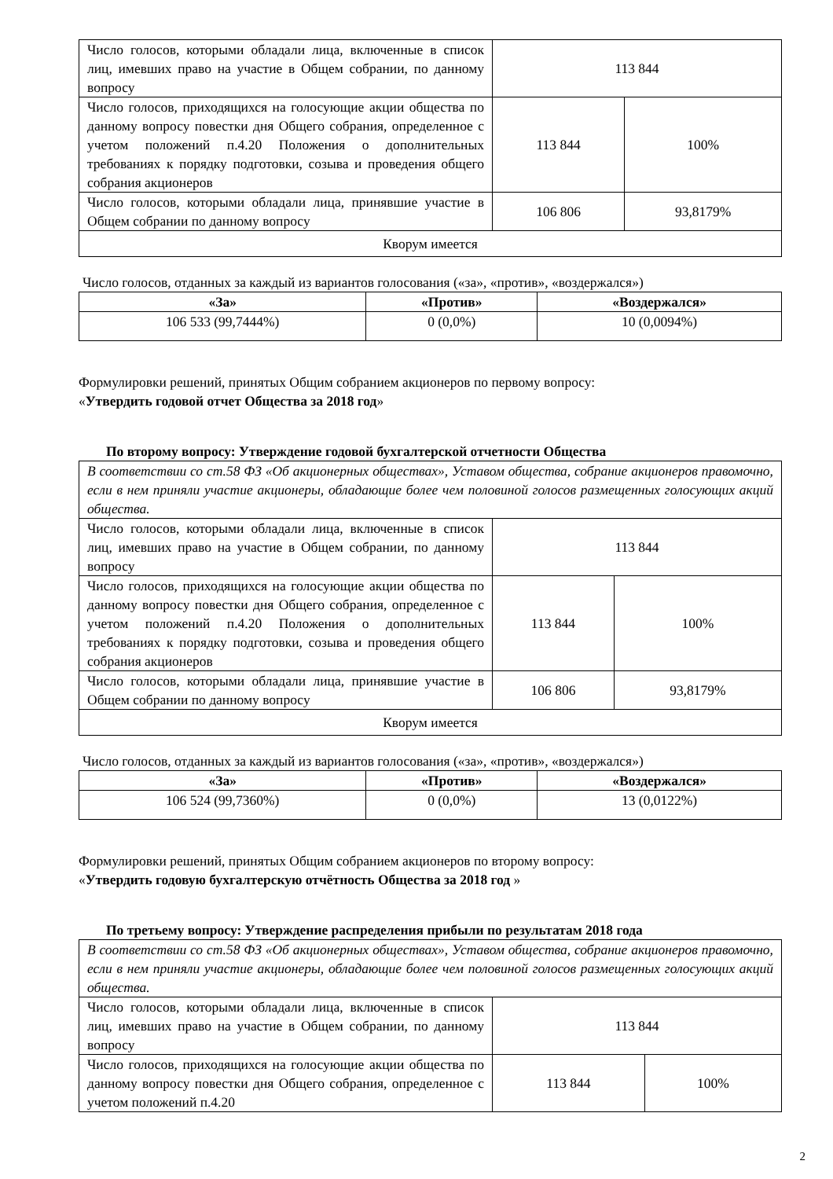| Число голосов, которыми обладали лица, включенные в список лиц, имевших право на участие в Общем собрании, по данному вопросу | 113 844 | |
| Число голосов, приходящихся на голосующие акции общества по данному вопросу повестки дня Общего собрания, определенное с учетом положений п.4.20 Положения о дополнительных требованиях к порядку подготовки, созыва и проведения общего собрания акционеров | 113 844 | 100% |
| Число голосов, которыми обладали лица, принявшие участие в Общем собрании по данному вопросу | 106 806 | 93,8179% |
| Кворум имеется | | |
Число голосов, отданных за каждый из вариантов голосования («за», «против», «воздержался»)
| «За» | «Против» | «Воздержался» |
| --- | --- | --- |
| 106 533 (99,7444%) | 0 (0,0%) | 10 (0,0094%) |
Формулировки решений, принятых Общим собранием акционеров по первому вопросу:
«Утвердить годовой отчет Общества за 2018 год»
По второму вопросу: Утверждение годовой бухгалтерской отчетности Общества
| В соответствии со ст.58 ФЗ «Об акционерных обществах», Уставом общества, собрание акционеров правомочно, если в нем приняли участие акционеры, обладающие более чем половиной голосов размещенных голосующих акций общества. | | |
| Число голосов, которыми обладали лица, включенные в список лиц, имевших право на участие в Общем собрании, по данному вопросу | 113 844 | |
| Число голосов, приходящихся на голосующие акции общества по данному вопросу повестки дня Общего собрания, определенное с учетом положений п.4.20 Положения о дополнительных требованиях к порядку подготовки, созыва и проведения общего собрания акционеров | 113 844 | 100% |
| Число голосов, которыми обладали лица, принявшие участие в Общем собрании по данному вопросу | 106 806 | 93,8179% |
| Кворум имеется | | |
Число голосов, отданных за каждый из вариантов голосования («за», «против», «воздержался»)
| «За» | «Против» | «Воздержался» |
| --- | --- | --- |
| 106 524 (99,7360%) | 0 (0,0%) | 13 (0,0122%) |
Формулировки решений, принятых Общим собранием акционеров по второму вопросу:
«Утвердить годовую бухгалтерскую отчётность Общества за 2018 год »
По третьему вопросу: Утверждение распределения прибыли по результатам 2018 года
| В соответствии со ст.58 ФЗ «Об акционерных обществах», Уставом общества, собрание акционеров правомочно, если в нем приняли участие акционеры, обладающие более чем половиной голосов размещенных голосующих акций общества. | | |
| Число голосов, которыми обладали лица, включенные в список лиц, имевших право на участие в Общем собрании, по данному вопросу | 113 844 | |
| Число голосов, приходящихся на голосующие акции общества по данному вопросу повестки дня Общего собрания, определенное с учетом положений п.4.20 | 113 844 | 100% |
2